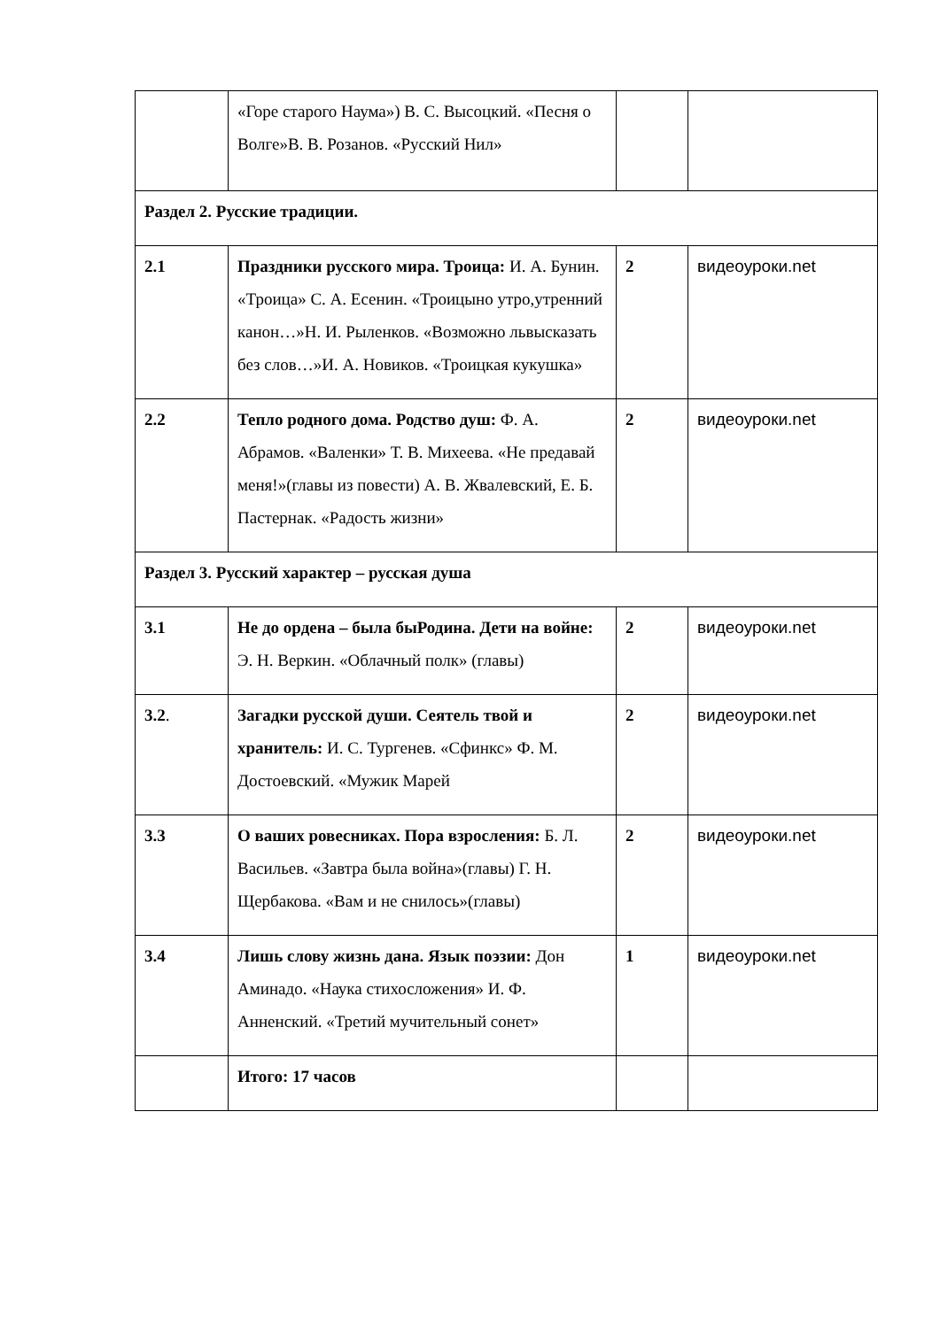| | «Горе старого Наума») В. С. Высоцкий. «Песня о Волге»В. В. Розанов. «Русский Нил» | | |
| Раздел 2. Русские традиции. | | | |
| 2.1 | Праздники русского мира. Троица: И. А. Бунин. «Троица» С. А. Есенин. «Троицыно утро,утренний канон…»Н. И. Рыленков. «Возможно львысказать без слов…»И. А. Новиков. «Троицкая кукушка» | 2 | видеоуроки.net |
| 2.2 | Тепло родного дома. Родство душ: Ф. А. Абрамов. «Валенки» Т. В. Михеева. «Не предавай меня!»(главы из повести) А. В. Жвалевский, Е. Б. Пастернак. «Радость жизни» | 2 | видеоуроки.net |
| Раздел 3. Русский характер – русская душа | | | |
| 3.1 | Не до ордена – была быРодина. Дети на войне: Э. Н. Веркин. «Облачный полк» (главы) | 2 | видеоуроки.net |
| 3.2 . | Загадки русской души. Сеятель твой и хранитель: И. С. Тургенев. «Сфинкс» Ф. М. Достоевский. «Мужик Марей | 2 | видеоуроки.net |
| 3.3 | О ваших ровесниках. Пора взросления: Б. Л. Васильев. «Завтра была война»(главы) Г. Н. Щербакова. «Вам и не снилось»(главы) | 2 | видеоуроки.net |
| 3.4 | Лишь слову жизнь дана. Язык поэзии: Дон Аминадо. «Наука стихосложения» И. Ф. Анненский. «Третий мучительный сонет» | 1 | видеоуроки.net |
| | Итого: 17 часов | | |